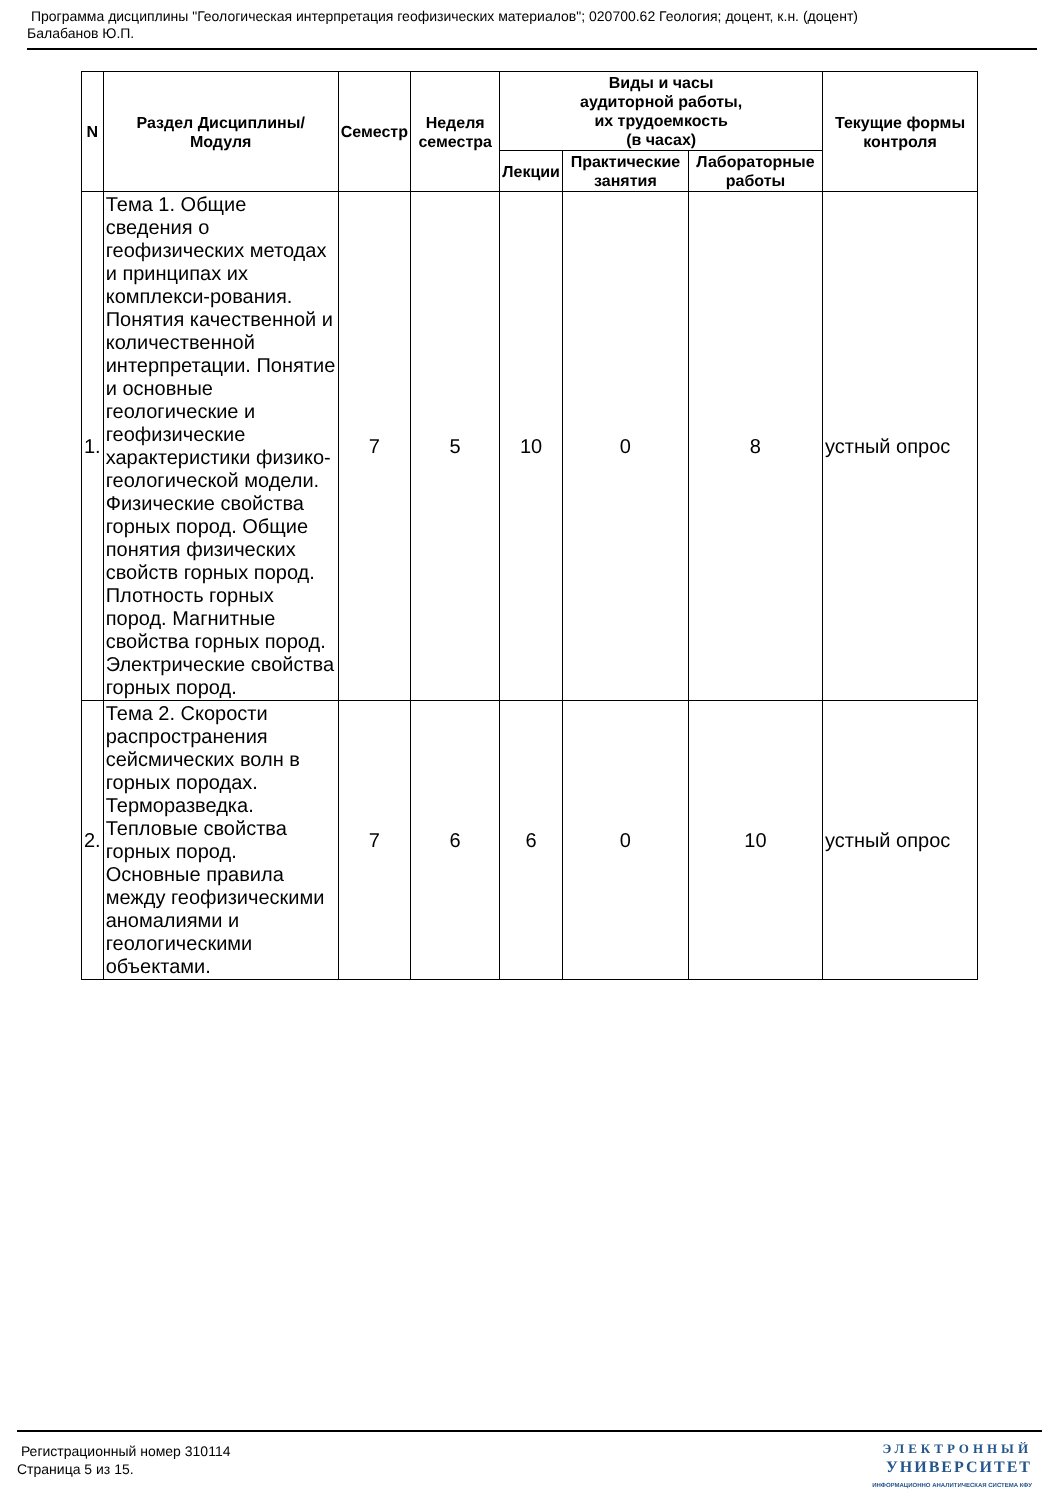Программа дисциплины "Геологическая интерпретация геофизических материалов"; 020700.62 Геология; доцент, к.н. (доцент)
Балабанов Ю.П.
| N | Раздел Дисциплины/ Модуля | Семестр | Неделя семестра | Виды и часы аудиторной работы, их трудоемкость (в часах) | | | Текущие формы контроля |
| --- | --- | --- | --- | --- | --- | --- | --- |
| | | | | Лекции | Практические занятия | Лабораторные работы | |
| 1. | Тема 1. Общие сведения о геофизических методах и принципах их комплекси-рования. Понятия качественной и количественной интерпретации. Понятие и основные геологические и геофизические характеристики физико-геологической модели. Физические свойства горных пород. Общие понятия физических свойств горных пород. Плотность горных пород. Магнитные свойства горных пород. Электрические свойства горных пород. | 7 | 5 | 10 | 0 | 8 | устный опрос |
| 2. | Тема 2. Скорости распространения сейсмических волн в горных породах. Терморазведка. Тепловые свойства горных пород. Основные правила между геофизическими аномалиями и геологическими объектами. | 7 | 6 | 6 | 0 | 10 | устный опрос |
Регистрационный номер 310114
Страница 5 из 15.
ЭЛЕКТРОННЫЙ
УНИВЕРСИТЕТ
ИНФОРМАЦИОННО АНАЛИТИЧЕСКАЯ СИСТЕМА КФУ